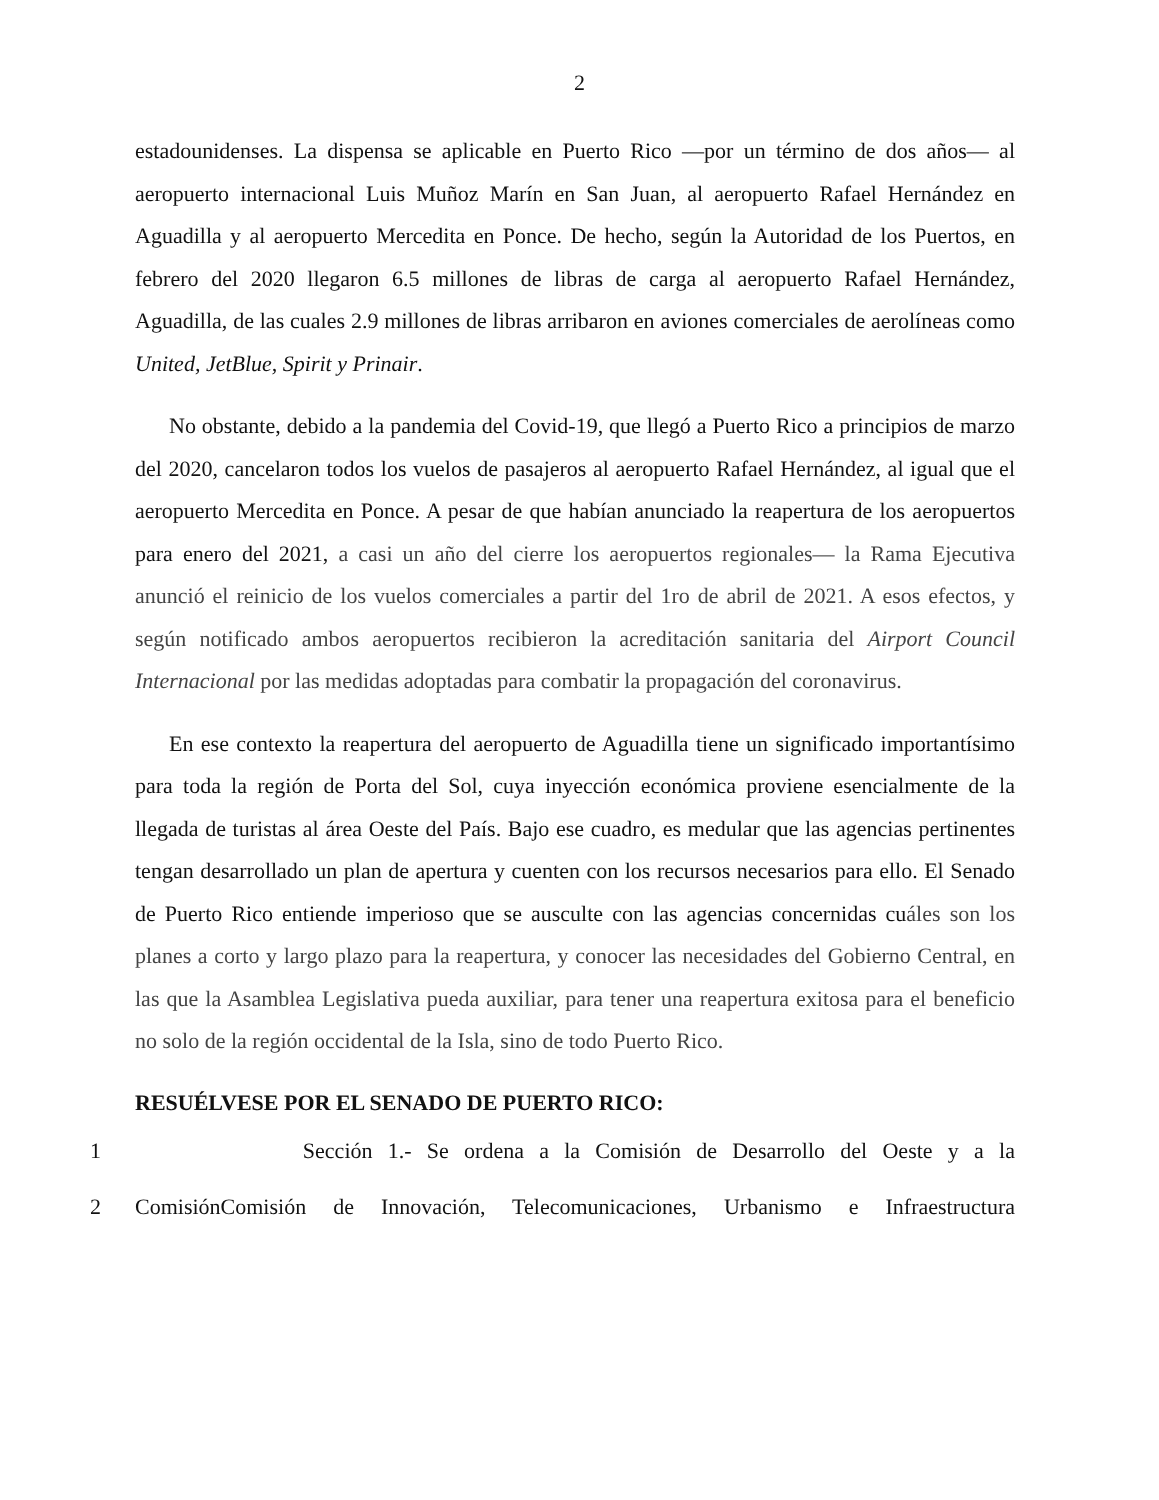2
estadounidenses. La dispensa se aplicable en Puerto Rico —por un término de dos años— al aeropuerto internacional Luis Muñoz Marín en San Juan, al aeropuerto Rafael Hernández en Aguadilla y al aeropuerto Mercedita en Ponce. De hecho, según la Autoridad de los Puertos, en febrero del 2020 llegaron 6.5 millones de libras de carga al aeropuerto Rafael Hernández, Aguadilla, de las cuales 2.9 millones de libras arribaron en aviones comerciales de aerolíneas como United, JetBlue, Spirit y Prinair.
No obstante, debido a la pandemia del Covid-19, que llegó a Puerto Rico a principios de marzo del 2020, cancelaron todos los vuelos de pasajeros al aeropuerto Rafael Hernández, al igual que el aeropuerto Mercedita en Ponce. A pesar de que habían anunciado la reapertura de los aeropuertos para enero del 2021, a casi un año del cierre los aeropuertos regionales— la Rama Ejecutiva anunció el reinicio de los vuelos comerciales a partir del 1ro de abril de 2021. A esos efectos, y según notificado ambos aeropuertos recibieron la acreditación sanitaria del Airport Council Internacional por las medidas adoptadas para combatir la propagación del coronavirus.
En ese contexto la reapertura del aeropuerto de Aguadilla tiene un significado importantísimo para toda la región de Porta del Sol, cuya inyección económica proviene esencialmente de la llegada de turistas al área Oeste del País. Bajo ese cuadro, es medular que las agencias pertinentes tengan desarrollado un plan de apertura y cuenten con los recursos necesarios para ello. El Senado de Puerto Rico entiende imperioso que se ausculte con las agencias concernidas cuáles son los planes a corto y largo plazo para la reapertura, y conocer las necesidades del Gobierno Central, en las que la Asamblea Legislativa pueda auxiliar, para tener una reapertura exitosa para el beneficio no solo de la región occidental de la Isla, sino de todo Puerto Rico.
RESUÉLVESE POR EL SENADO DE PUERTO RICO:
1 Sección 1.- Se ordena a la Comisión de Desarrollo del Oeste y a la
2 ComisiónComisión de Innovación, Telecomunicaciones, Urbanismo e Infraestructura